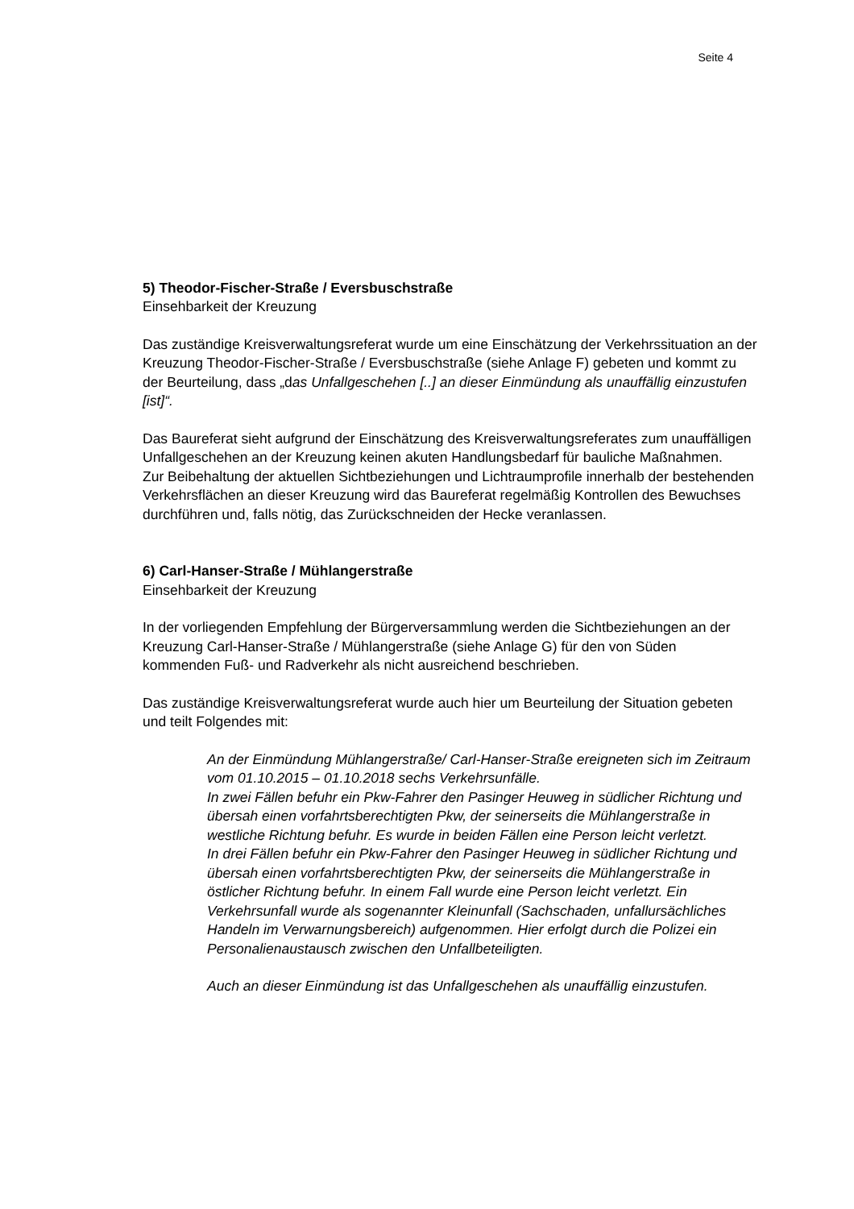Seite 4
5) Theodor-Fischer-Straße / Eversbuschstraße
Einsehbarkeit der Kreuzung
Das zuständige Kreisverwaltungsreferat wurde um eine Einschätzung der Verkehrssituation an der Kreuzung Theodor-Fischer-Straße / Eversbuschstraße (siehe Anlage F) gebeten und kommt zu der Beurteilung, dass „das Unfallgeschehen [..] an dieser Einmündung als unauffällig einzustufen [ist]“.
Das Baureferat sieht aufgrund der Einschätzung des Kreisverwaltungsreferates zum unauffälligen Unfallgeschehen an der Kreuzung keinen akuten Handlungsbedarf für bauliche Maßnahmen.
Zur Beibehaltung der aktuellen Sichtbeziehungen und Lichtraumprofile innerhalb der bestehenden Verkehrsflächen an dieser Kreuzung wird das Baureferat regelmäßig Kontrollen des Bewuchses durchführen und, falls nötig, das Zurückschneiden der Hecke veranlassen.
6) Carl-Hanser-Straße / Mühlangerstraße
Einsehbarkeit der Kreuzung
In der vorliegenden Empfehlung der Bürgerversammlung werden die Sichtbeziehungen an der Kreuzung Carl-Hanser-Straße / Mühlangerstraße (siehe Anlage G) für den von Süden kommenden Fuß- und Radverkehr als nicht ausreichend beschrieben.
Das zuständige Kreisverwaltungsreferat wurde auch hier um Beurteilung der Situation gebeten und teilt Folgendes mit:
An der Einmündung Mühlangerstraße/ Carl-Hanser-Straße ereigneten sich im Zeitraum vom 01.10.2015 – 01.10.2018 sechs Verkehrsunfälle.
In zwei Fällen befuhr ein Pkw-Fahrer den Pasinger Heuweg in südlicher Richtung und übersah einen vorfahrtsberechtigten Pkw, der seinerseits die Mühlangerstraße in westliche Richtung befuhr. Es wurde in beiden Fällen eine Person leicht verletzt.
In drei Fällen befuhr ein Pkw-Fahrer den Pasinger Heuweg in südlicher Richtung und übersah einen vorfahrtsberechtigten Pkw, der seinerseits die Mühlangerstraße in östlicher Richtung befuhr. In einem Fall wurde eine Person leicht verletzt. Ein Verkehrsunfall wurde als sogenannter Kleinunfall (Sachschaden, unfallursächliches Handeln im Verwarnungsbereich) aufgenommen. Hier erfolgt durch die Polizei ein Personalienaustausch zwischen den Unfallbeteiligten.
Auch an dieser Einmündung ist das Unfallgeschehen als unauffällig einzustufen.